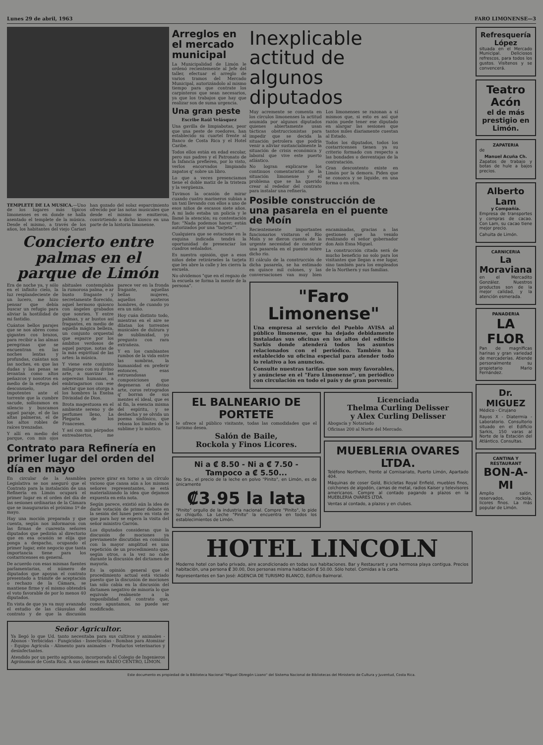Lunes 29 de abril, 1963 FARO LIMONENSE—3
TEMPLETE DE LA MUSICA.—Uno de los lugares más típicos limonenses es en donde se halla asentado el templete de la música. Desde el mismo, a través de los años, los habitantes del viejo Cariari han gozado del solaz esparcimiento ofrecido por las notas musicales que desde el mismo se emitieron, convirtiendo a dicho kiosco en una parte de la historia limonense.
Concierto entre palmas en el parque de Limón
Era de noche ya, y sólo en el infinito cielo, la luz resplandeciente de un lucero, me hizo pensar que debía buscar un refugio para aliviar la hostilidad de mi fastidio.
Cuántos bellos parajes que se nos abren como gigantes cos brazos, para recibir a las almas peregrinas que se encuentran en las noches lentas y profundas, cuántas son las noches, en que las dudas y las penas se levantan como altos peñazcos y nosotros en medio de la estepa del desconsuelo, impotentes ante el torrente que la cumbre sacude, sollozamos en silencio y buscamos aquel paraje, el de las altas palmeras, el de los altos robles de raíces trenzadas.
Y allí en medio del parque, con mis ojos abituales contemplaba la rumorosa palma, e ar busto fragante y secretamente florecido, aquel hermoso quiosco con ángeles grabados que sonríen. Y entre palmas, y ar bustos así fragantes, en medio de aquella mágica belleza, un conjunto orquestal que esparce por los ámbitos verdosos de aquel parque, notas de la más espiritual de las artes: la música.
Y viene este conjunto milagroso con su divino arte, a suavizar las asperezas humanas, a embriagarnos con ese néctar que nos otorga a los hombres la Exelsa Divinidad de Dios.
Brota magestuosa en el ambiente sereno y de perfumes lleno, La Plegaria de los Franceses.
Y así con mis párpados entreabiertos, me parece ver en la fronda fragante, aquellas bellas mujeres, aquellos austeros hombres, de cuando yo era un niño.
Hoy cuán distinto todo, mientras en el aire se dilatan los torrentes musicales de dulzura y de sublimidad, yo pregunto con rara extrañeza.
Y en los cambiantes rumbos de la vida entre las sombras, la humanidad en preferir entonces, esas estruendosas composiciones que degeneran el divino arte, coros retrogrados q' borran de sus mentes el ideal, que es al fin, la esencia misma del espíritu, y se deshecha y se olvida un poema sinfónico, que rebasa los límites de lo sublime y lo místico.
Contrato para Refinería en primer lugar del orden del día en mayo
En circular de la Asamblea Legislativa se nos aseguró que el Contrato para la instalación de una Refinería en Limón ocupará el primer lugar en el orden del día de las sesiones ordinarias de la Cámara que se inaugurarán el próximo 1º de mayo.
Hay una moción preparada y que cuenta, según nos informaron con las firmas de cuarenta señores diputados que pedirán al directorio que en esa ocasión se elija que ponga a despacho, ocupando el primer lugar, este negocio que tanta importancia tiene para los costarricenses en general.
De acuerdo con esas mismas fuentes parlamentarias, el número de diputados que apoyan el contrato presentado a trámite de aceptación o rechazo de la Cámara, se mantiene firme y el mismo obtendrá el voto favorable de por lo menos 40 diputados.
En vista de que ya va muy avanzado el estudio de las cláusulas del contrato y de que la discusión parece girar en torno a un círculo vicioso que cansa aún a los mismos señores representantes, se está materializando la idea que dejamos expuesta en esta nota.
Según parece, existió aún la idea de darle votación de primer debate en la sesión del lunes pero en vista de que para hoy se espera la visita del señor ministro Garrón.
Los diputados consideran que la discusión de mociones ya previamente discutidas en comisión con la mayor amplitud es una repetición de un procedimiento que, según otros, a la vez no cabe durante la discusión del dictamen de mayoría.
Es la opinión general que el procedimiento actual está viciado puesto que la discusión de mociones tan sólo cabía en la discusión del dictamen negativo de minoría lo que equivale realmente a la imposibilidad del contrato que, como apuntamos, no puede ser modificado.
Señor Agricultor.
Ya llegó lo que Ud. tanto necesitaba para sus cultivos y animales - Abonos - Yerbicidas - Fungicidas - Insecticidas - Bombas para Atomizar - Equipo Agrícola - Alimento para animales - Productos veterinarios y desinfectantes.
Atendido por un perito agrónomo, incorporado al Colegio de Ingenieros Agrónomos de Costa Rica. A sus órdenes en RADIO CENTRO, LIMON.
Arreglos en el mercado municipal
La Municipalidad de Limón le ordenó recientemente al Jefe del taller, efectuar el arreglo de varios tramos del Mercado Municipal, autorizándolo al mismo tiempo para que contrate los carpinteros que sean necesarios, ya que los trabajos que hay que realizar son de suma urgencia.
Una gran peste
Escribe Raúl Velásquez
Una gavilla de limpiabotas, peor que una peste de roedores, han establecido su cuartel frente al Banco de Costa Rica y el Hotel Caribe.
Todos ellos están en edad escolar, pero sus padres y el Patronato de la Infancia prefieren, por lo visto, verlos encorvados limpiando zapatos q' sobre un libro.
Lo que a veces presenciamos tiene el doble matiz de la tristeza y la vergüenza.
Tuvimos la ocasión de mirar cuando cuatro marineros subían a un taxi llevando con ellos a uno de esos niños de escasos siete años. A mi lado estaba un policía y le llamé la atención; su contestación fue: "Nada podemos hacer; están autorizados por una "tarjeta"".
Cualquiera que se estacione en la esquina indicada tendrá la oportunidad de presenciar los cuadros señalados.
Es nuestra opinión, que a esos niños debe retirárseles la tarjeta que les abre la calle y les cierra la escuela.
No olvidemos "que en el regazo de la escuela se forma la mente de la persona".
Inexplicable actitud de algunos diputados
Muy acremente se comenta en los círculos limonenses la actitud asumida por algunos diputados quienes abiertamente usan tácticas obstruccionistas para impedir que se decida la situación petrolera que podría venir a aliviar sustancialmente la situación de crisis económica y laboral que vive este puerto atlántico.
No logran explicarse los continuos comentaristas de la situación limonense y el problema que se ha querido crear al rededor del contrato para instalar una refinería.
Los limonenses se razonan a sí mismos que, si esto es así qué razón puede tener ese diputado en alargar las sesiones que tantos miles diariamente cuestan al Estado.
Todos los diputados, todos los costarricenses tienen ya su criterio formado con respecto a las bondades o desventajas de la contratación.
Gran descontento existe en Limón por la demora. Piden que se conozca y se liquide, en una forma o en otra.
Posible construcción de una pasarela en el puente de Moín
Recientemente importantes funcionarios visitaron el Río Moín y se dieron cuenta de la urgente necesidad de construir una pasarela en el puente sobre dicho río.
El cálculo de la construcción de dicha pasarela, se ha estimado en quince mil colones, y las conversaciones van muy bien encaminadas, gracias a las gestiones que ha venido realizando el señor gobernador don Asís Esna Miguel.
La construcción citada será de mucho beneficio no solo para los visitantes que llegan a ese lugar, sino también para los empleados de la Northern y sus familias.
"Faro Limonense"
Una empresa al servicio del Pueblo AVISA al público limonense, que ha dejado debidamente instaladas sus oficinas en los altos del edificio Sarkis donde atenderá todos los asuntos relacionados con el periódico. También ha establecido su oficina especial para atender todo lo relativo a los anuncios.
Consulte nuestras tarifas que son muy favorables, y anúnciese en el "Faro Limonense", un periódico con circulación en todo el país y de gran porvenir.
EL BALNEARIO DE PORTETE
le ofrece al público visitante, todas las comodidades que el turismo desea.
Salón de Baile,
Rockola y Finos Licores.
Ni a ₡ 8.50 - Ni a ₡ 7.50 - Tampoco a ₡ 5.50...
No Sra., el precio de la leche en polvo "Pinito", en Limón, es de únicamente
₡3.95 la lata
"Pinito" orgullo de la industria nacional. Compre "Pinito", lo pide su chiquito. La Leche "Pinito" la encuentra en todos los establecimientos de Limón.
Licenciada
Thelma Curling Delisser
y Alex Curling Delisser
Abogacía y Notariado
Oficinas 200 al Norte del Mercado.
MUEBLERIA OVARES LTDA.
Teléfono Northern, frente al Comisariato, Puerto Limón, Apartado 404.
Máquinas de coser Gold, Bicicletas Royal Enfield, muebles finos, colchones de algodón, camas de metal, radios Kaiser y televisores americanos. Compre al contado pagando a plazos en la MUEBLERIA OVARES LTDA.
Ventas al contado, a plazos y en clubes.
HOTEL LINCOLN
Moderno hotel con baño privado, aire acondicionado en todas sus habitaciones. Bar y Restaurant y una hermosa playa contigua. Precios habitación, una persona ₡ 30.00, Dos personas misma habitación ₡ 50.00. Sólo hotel. Comidas a la carta.
Representantes en San José: AGENCIA DE TURISMO BLANCO, Edificio Balmoral.
Refresquería López
situada en el Mercado Municipal. Deliciosos refrescos, para todos los gustos. Visítenos y se convencerá.
Teatro Acón
el de más prestigio en Limón.
ZAPATERIA
de
Manuel Acuña Ch.
Zapatos de trabajo y botas de hule a bajos precios.
Alberto Lam
y Compañía.
Empresa de transportes y compras de cacao. Con Lam, su cacao tiene mejor precio.
Cahuita de Limón.
CARNICERIA
La Moraviana
en el Mercadito González. Nuestros productos son de la mejor calidad, y la atención esmerada.
PANADERIA
LA FLOR
Pan de magníficas harinas y gran variedad de mercaderías. Atiende personalmente su propietario Mario Fernández.
Dr. MIGUEZ
Médico - Cirujano
Rayos X - Diatermia - Laboratorio. Consultorio situado en el Edificio Sarkis, 150 varas al Norte de la Estación del Atlántico. Consultas.
CANTINA Y RESTAURANT
BON-A-MI
Amplio salón, reservados, rockola, licores finos. La más popular de Limón.
Este documento es propiedad de la Biblioteca Nacional "Miguel Obregón Lizano" del Sistema Nacional de Bibliotecas del Ministerio de Cultura y Juventud, Costa Rica.